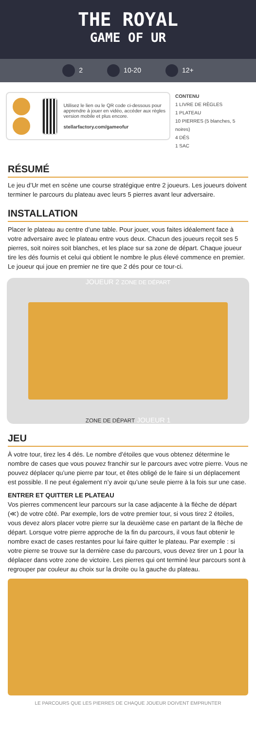THE ROYAL
GAME OF UR
2 10-20 12+
Utilisez le lien ou le QR code ci-dessous pour apprendre à jouer en vidéo, accéder aux règles version mobile et plus encore.
stellarfactory.com/gameofur
CONTENU
1 LIVRE DE RÈGLES
1 PLATEAU
10 PIERRES (5 blanches, 5 noires)
4 DÉS
1 SAC
RÉSUMÉ
Le jeu d’Ur met en scène une course stratégique entre 2 joueurs. Les joueurs doivent terminer le parcours du plateau avec leurs 5 pierres avant leur adversaire.
INSTALLATION
Placer le plateau au centre d’une table. Pour jouer, vous faites idéalement face à votre adversaire avec le plateau entre vous deux. Chacun des joueurs reçoit ses 5 pierres, soit noires soit blanches, et les place sur sa zone de départ. Chaque joueur tire les dés fournis et celui qui obtient le nombre le plus élevé commence en premier. Le joueur qui joue en premier ne tire que 2 dés pour ce tour-ci.
JOUEUR 2 ZONE DE DÉPART
ZONE DE DÉPART JOUEUR 1
JEU
À votre tour, tirez les 4 dés. Le nombre d’étoiles que vous obtenez détermine le nombre de cases que vous pouvez franchir sur le parcours avec votre pierre. Vous ne pouvez déplacer qu’une pierre par tour, et êtes obligé de le faire si un déplacement est possible. Il ne peut également n’y avoir qu’une seule pierre à la fois sur une case.
ENTRER ET QUITTER LE PLATEAU
Vos pierres commencent leur parcours sur la case adjacente à la flèche de départ (≪) de votre côté. Par exemple, lors de votre premier tour, si vous tirez 2 étoiles, vous devez alors placer votre pierre sur la deuxième case en partant de la flèche de départ. Lorsque votre pierre approche de la fin du parcours, il vous faut obtenir le nombre exact de cases restantes pour lui faire quitter le plateau. Par exemple : si votre pierre se trouve sur la dernière case du parcours, vous devez tirer un 1 pour la déplacer dans votre zone de victoire. Les pierres qui ont terminé leur parcours sont à regrouper par couleur au choix sur la droite ou la gauche du plateau.
LE PARCOURS QUE LES PIERRES DE CHAQUE JOUEUR DOIVENT EMPRUNTER